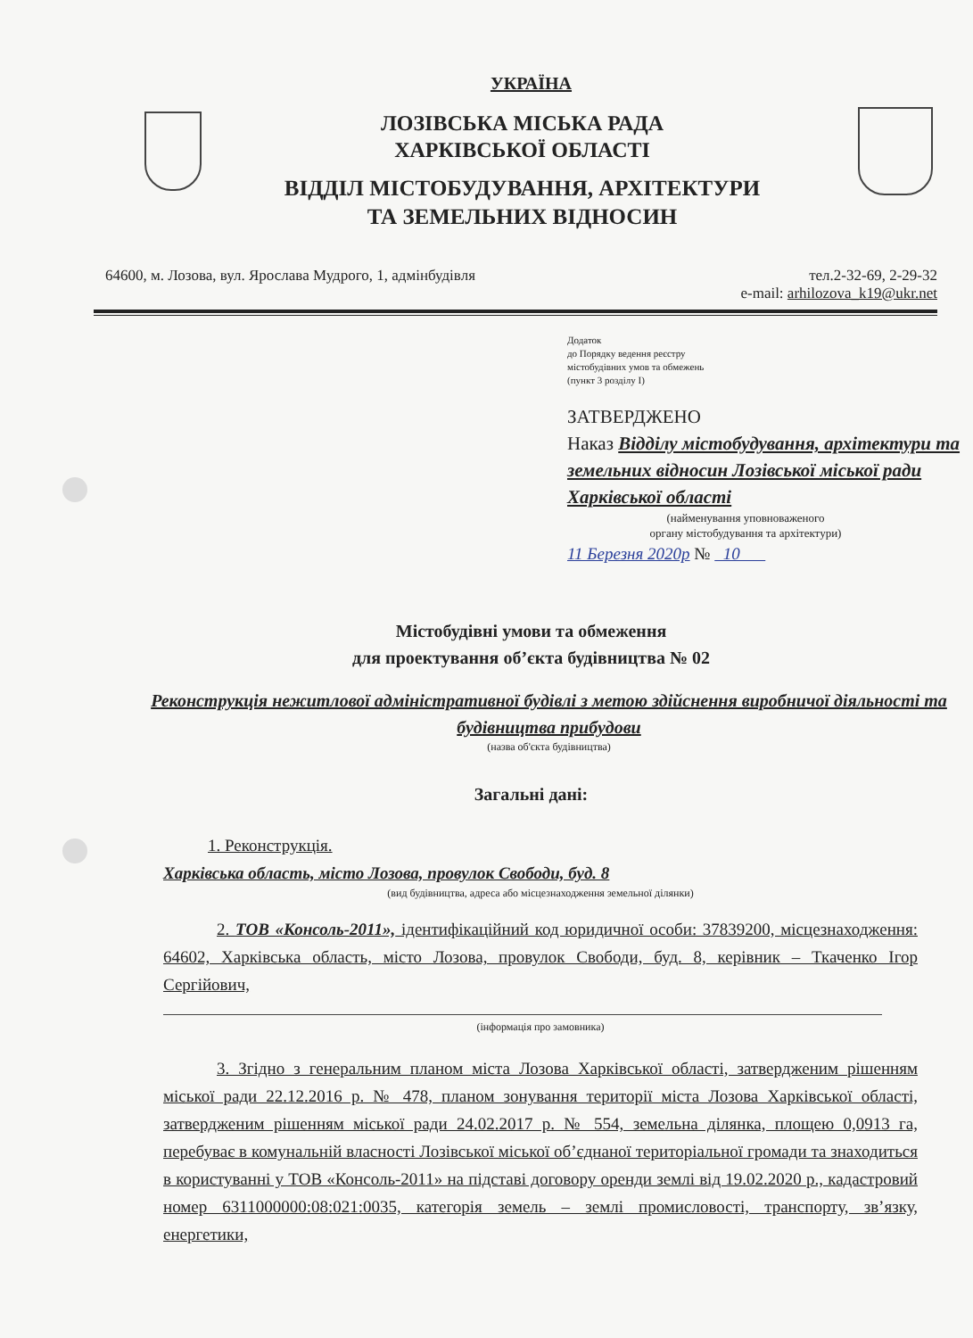УКРАЇНА
ЛОЗІВСЬКА МІСЬКА РАДА
ХАРКІВСЬКОЇ ОБЛАСТІ
ВІДДІЛ МІСТОБУДУВАННЯ, АРХІТЕКТУРИ
ТА ЗЕМЕЛЬНИХ ВІДНОСИН
64600, м. Лозова, вул. Ярослава Мудрого, 1, адмінбудівля тел.2-32-69, 2-29-32
e-mail: arhilozova_k19@ukr.net
Додаток
до Порядку ведення реєстру
містобудівних умов та обмежень
(пункт 3 розділу I)
ЗАТВЕРДЖЕНО
Наказ Відділу містобудування, архітектури та земельних відносин Лозівської міської ради Харківської області
(найменування уповноваженого
органу містобудування та архітектури)
11 Березня 2020р № 10
Містобудівні умови та обмеження
для проектування об’єкта будівництва № 02
Реконструкція нежитлової адміністративної будівлі з метою здійснення виробничої діяльності та будівництва прибудови
(назва об'єкта будівництва)
Загальні дані:
1. Реконструкція.
Харківська область, місто Лозова, провулок Свободи, буд. 8
(вид будівництва, адреса або місцезнаходження земельної ділянки)
2. ТОВ «Консоль-2011», ідентифікаційний код юридичної особи: 37839200, місцезнаходження: 64602, Харківська область, місто Лозова, провулок Свободи, буд. 8, керівник – Ткаченко Ігор Сергійович,
(інформація про замовника)
3. Згідно з генеральним планом міста Лозова Харківської області, затвердженим рішенням міської ради 22.12.2016 р. № 478, планом зонування території міста Лозова Харківської області, затвердженим рішенням міської ради 24.02.2017 р. № 554, земельна ділянка, площею 0,0913 га, перебуває в комунальній власності Лозівської міської об’єднаної територіальної громади та знаходиться в користуванні у ТОВ «Консоль-2011» на підставі договору оренди землі від 19.02.2020 р., кадастровий номер 6311000000:08:021:0035, категорія земель – землі промисловості, транспорту, зв’язку, енергетики,